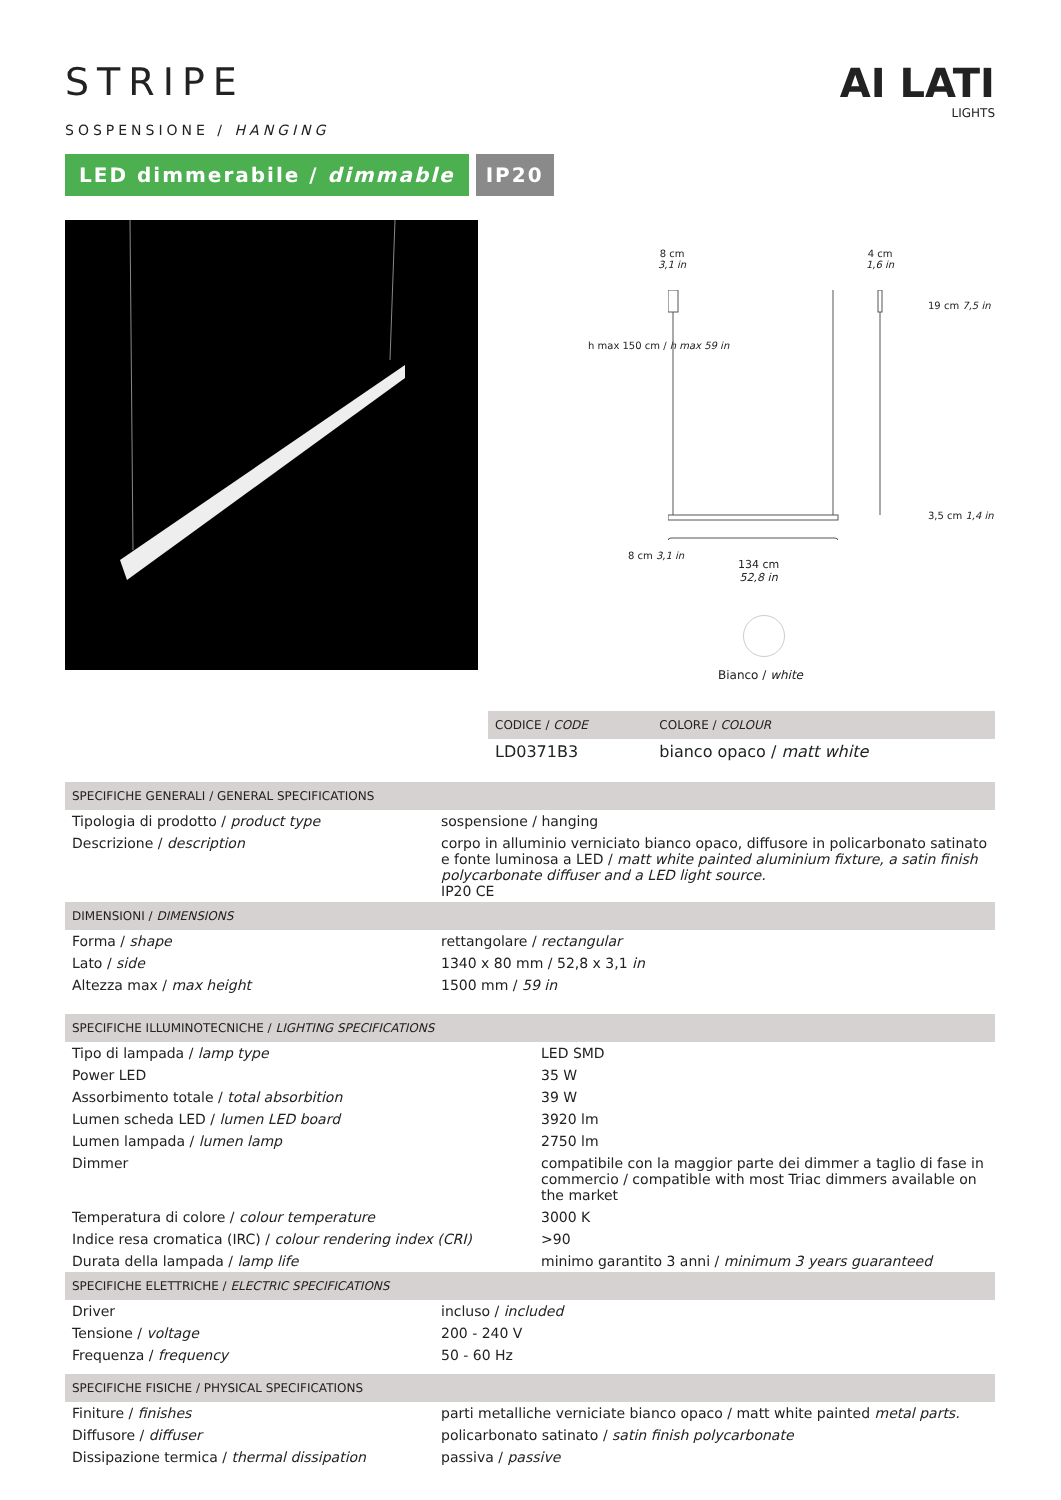STRIPE
SOSPENSIONE / HANGING
LED dimmerabile / dimmable IP20
AI LATI
LIGHTS
8 cm
3,1 in
4 cm
1,6 in
h max 150 cm / h max 59 in
19 cm 7,5 in
3,5 cm 1,4 in
8 cm 3,1 in
134 cm
52,8 in
Bianco / white
| CODICE / CODE | COLORE / COLOUR |
| --- | --- |
| LD0371B3 | bianco opaco / matt white |
| SPECIFICHE GENERALI / GENERAL SPECIFICATIONS | |
| --- | --- |
| Tipologia di prodotto / product type | sospensione / hanging |
| Descrizione / description | corpo in alluminio verniciato bianco opaco, diffusore in policarbonato satinato e fonte luminosa a LED / matt white painted aluminium fixture, a satin finish polycarbonate diffuser and a LED light source. IP20 CE |
| DIMENSIONI / DIMENSIONS | |
| Forma / shape | rettangolare / rectangular |
| Lato / side | 1340 x 80 mm / 52,8 x 3,1 in |
| Altezza max / max height | 1500 mm / 59 in |
| SPECIFICHE ILLUMINOTECNICHE / LIGHTING SPECIFICATIONS | |
| --- | --- |
| Tipo di lampada / lamp type | LED SMD |
| Power LED | 35 W |
| Assorbimento totale / total absorbition | 39 W |
| Lumen scheda LED / lumen LED board | 3920 lm |
| Lumen lampada / lumen lamp | 2750 lm |
| Dimmer | compatibile con la maggior parte dei dimmer a taglio di fase in commercio / compatible with most Triac dimmers available on the market |
| Temperatura di colore / colour temperature | 3000 K |
| Indice resa cromatica (IRC) / colour rendering index (CRI) | >90 |
| Durata della lampada / lamp life | minimo garantito 3 anni / minimum 3 years guaranteed |
| SPECIFICHE ELETTRICHE / ELECTRIC SPECIFICATIONS | |
| Driver | incluso / included |
| Tensione / voltage | 200 - 240 V |
| Frequenza / frequency | 50 - 60 Hz |
| SPECIFICHE FISICHE / PHYSICAL SPECIFICATIONS | |
| --- | --- |
| Finiture / finishes | parti metalliche verniciate bianco opaco / matt white painted metal parts. |
| Diffusore / diffuser | policarbonato satinato / satin finish polycarbonate |
| Dissipazione termica / thermal dissipation | passiva / passive |